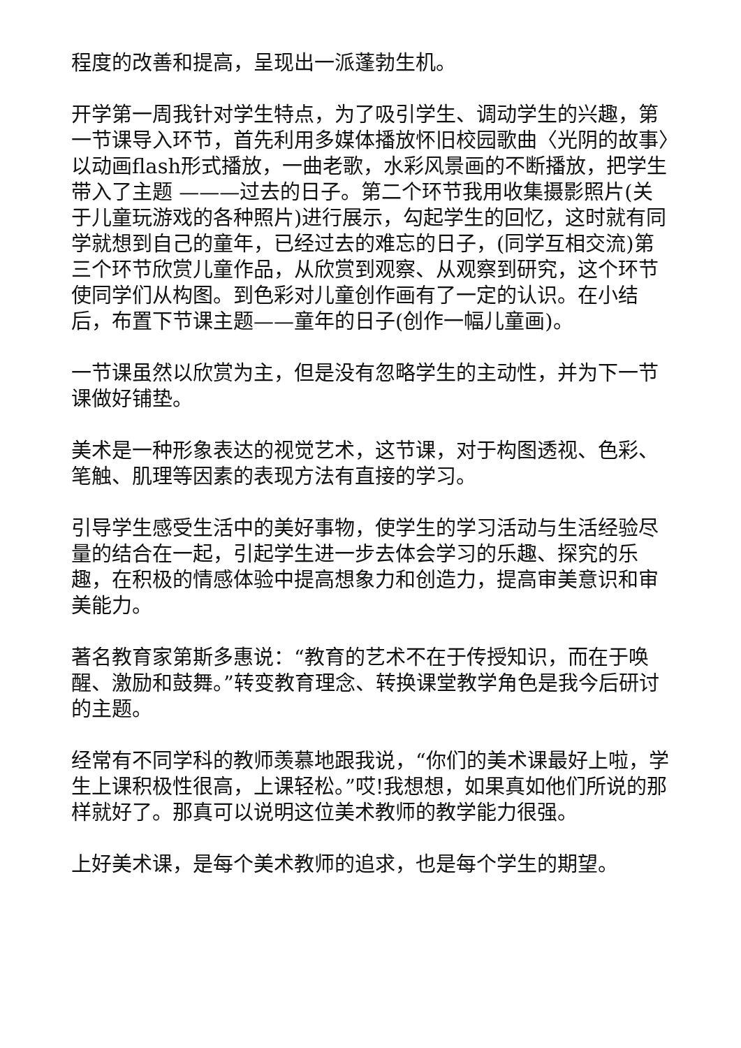程度的改善和提高，呈现出一派蓬勃生机。
开学第一周我针对学生特点，为了吸引学生、调动学生的兴趣，第一节课导入环节，首先利用多媒体播放怀旧校园歌曲〈光阴的故事〉以动画flash形式播放，一曲老歌，水彩风景画的不断播放，把学生带入了主题 ———过去的日子。第二个环节我用收集摄影照片(关于儿童玩游戏的各种照片)进行展示，勾起学生的回忆，这时就有同学就想到自己的童年，已经过去的难忘的日子，(同学互相交流)第三个环节欣赏儿童作品，从欣赏到观察、从观察到研究，这个环节使同学们从构图。到色彩对儿童创作画有了一定的认识。在小结后，布置下节课主题——童年的日子(创作一幅儿童画)。
一节课虽然以欣赏为主，但是没有忽略学生的主动性，并为下一节课做好铺垫。
美术是一种形象表达的视觉艺术，这节课，对于构图透视、色彩、笔触、肌理等因素的表现方法有直接的学习。
引导学生感受生活中的美好事物，使学生的学习活动与生活经验尽量的结合在一起，引起学生进一步去体会学习的乐趣、探究的乐趣，在积极的情感体验中提高想象力和创造力，提高审美意识和审美能力。
著名教育家第斯多惠说：“教育的艺术不在于传授知识，而在于唤醒、激励和鼓舞。”转变教育理念、转换课堂教学角色是我今后研讨的主题。
经常有不同学科的教师羡慕地跟我说，“你们的美术课最好上啦，学生上课积极性很高，上课轻松。”哎!我想想，如果真如他们所说的那样就好了。那真可以说明这位美术教师的教学能力很强。
上好美术课，是每个美术教师的追求，也是每个学生的期望。